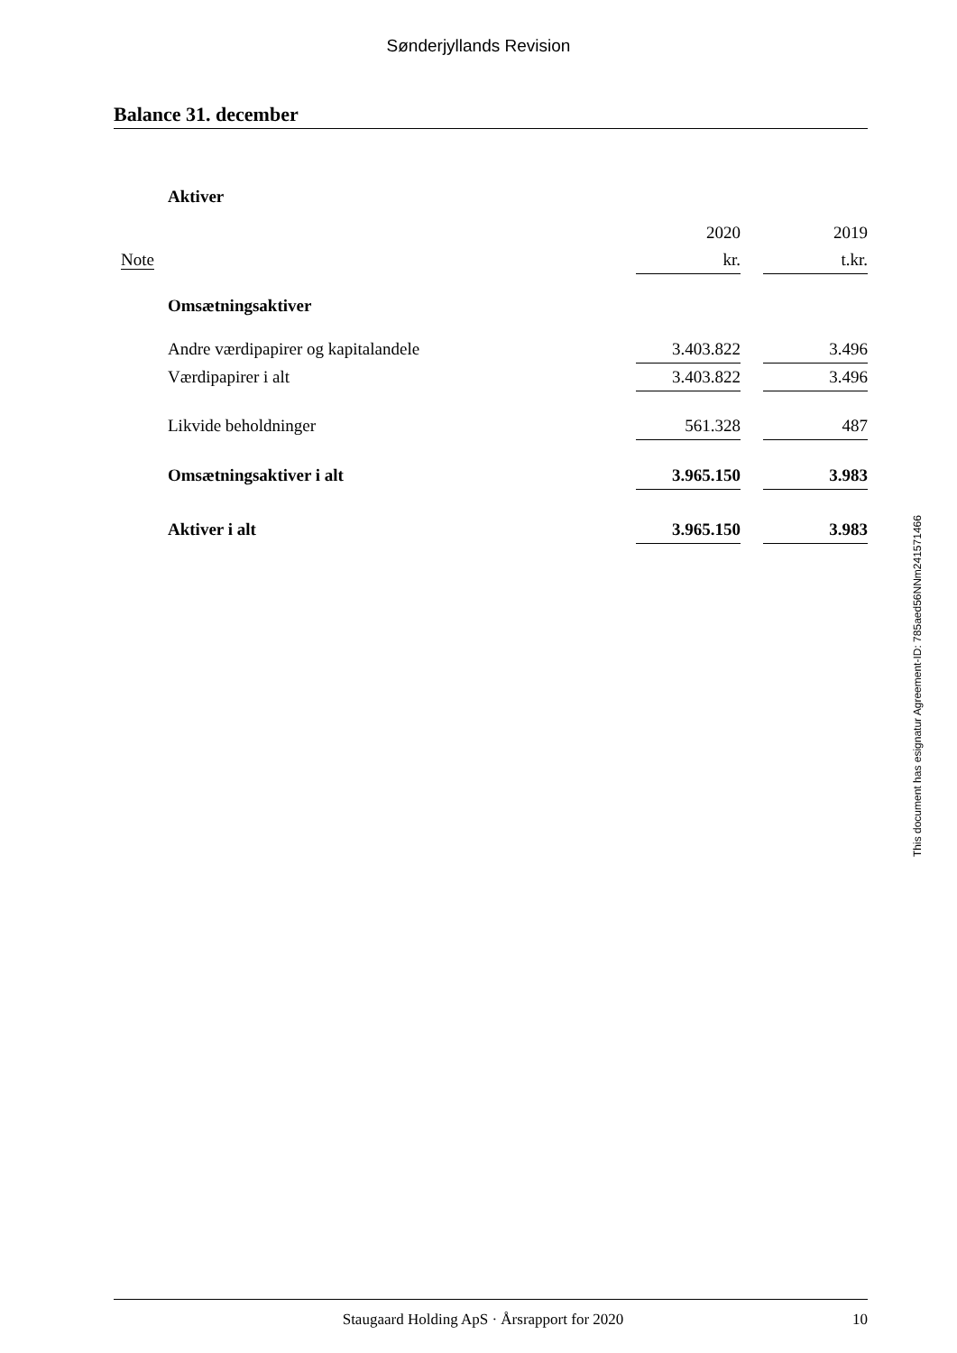Sønderjyllands Revision
Balance 31. december
| | Aktiver | | | | |
| | | 2020 | | 2019 | |
| Note | | kr. | | t.kr. | |
| | Omsætningsaktiver | | | | |
| | Andre værdipapirer og kapitalandele | 3.403.822 | | 3.496 | |
| | Værdipapirer i alt | 3.403.822 | | 3.496 | |
| | Likvide beholdninger | 561.328 | | 487 | |
| | Omsætningsaktiver i alt | 3.965.150 | | 3.983 | |
| | Aktiver i alt | 3.965.150 | | 3.983 | |
This document has esignatur Agreement-ID: 785aed56NNm241571466
Staugaard Holding ApS · Årsrapport for 2020 10